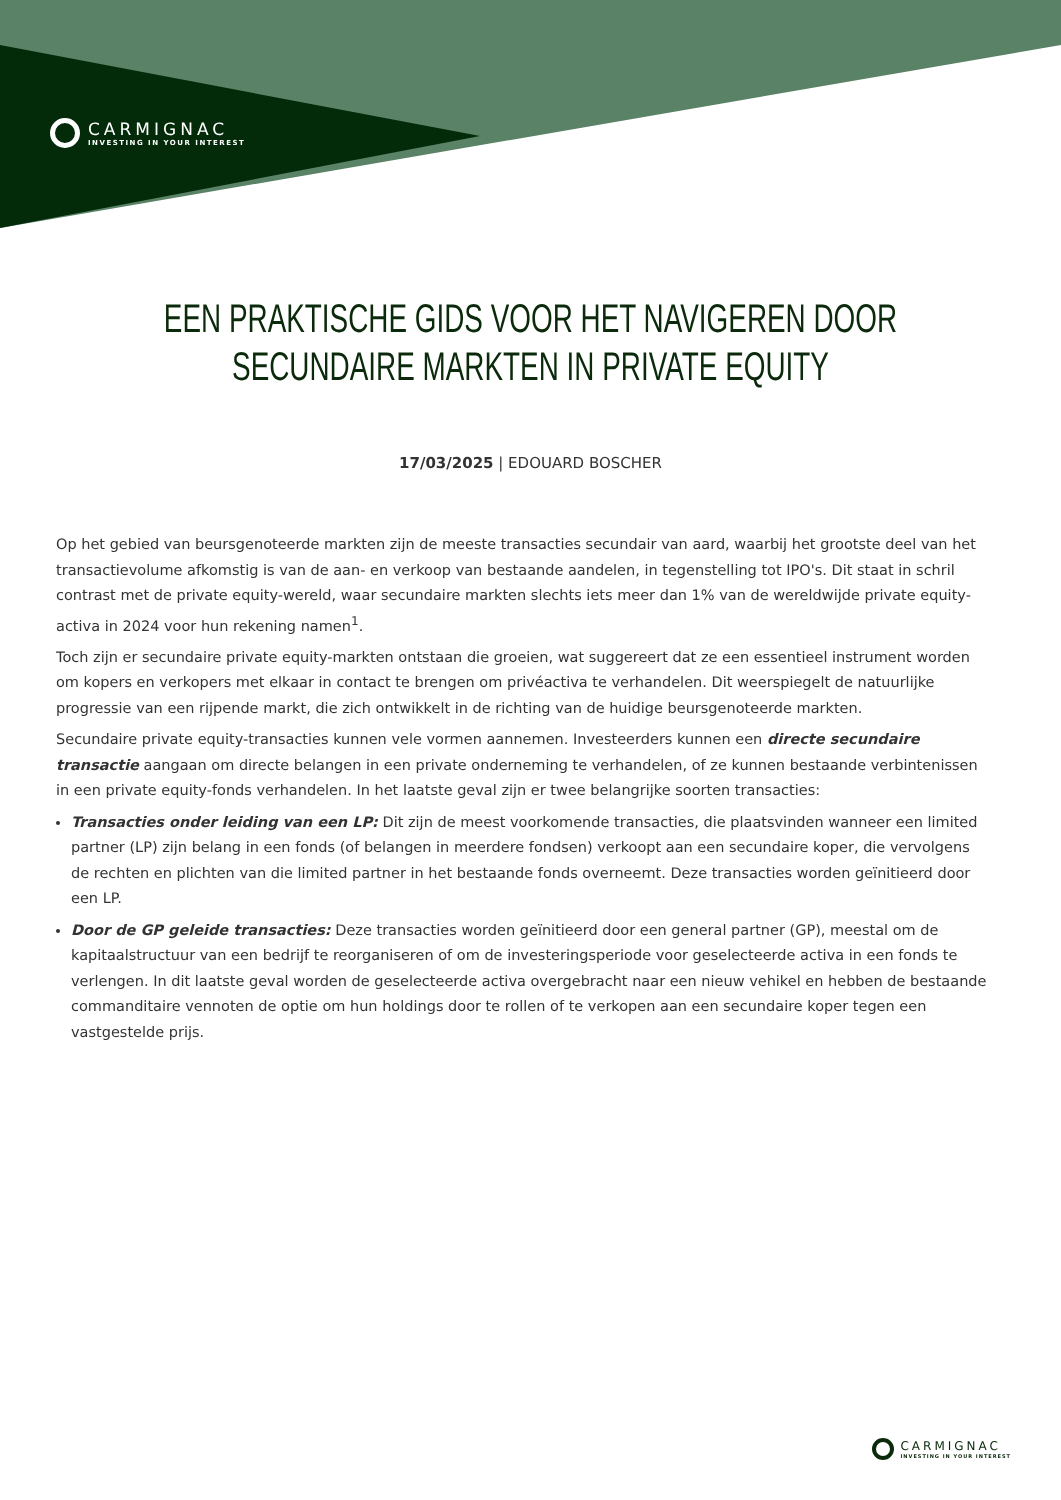CARMIGNAC
INVESTING IN YOUR INTEREST
EEN PRAKTISCHE GIDS VOOR HET NAVIGEREN DOOR
SECUNDAIRE MARKTEN IN PRIVATE EQUITY
17/03/2025 | EDOUARD BOSCHER
Op het gebied van beursgenoteerde markten zijn de meeste transacties secundair van aard, waarbij het grootste deel van het transactievolume afkomstig is van de aan- en verkoop van bestaande aandelen, in tegenstelling tot IPO's. Dit staat in schril contrast met de private equity-wereld, waar secundaire markten slechts iets meer dan 1% van de wereldwijde private equity-activa in 2024 voor hun rekening namen<sup>1</sup>.
Toch zijn er secundaire private equity-markten ontstaan die groeien, wat suggereert dat ze een essentieel instrument worden om kopers en verkopers met elkaar in contact te brengen om privéactiva te verhandelen. Dit weerspiegelt de natuurlijke progressie van een rijpende markt, die zich ontwikkelt in de richting van de huidige beursgenoteerde markten.
Secundaire private equity-transacties kunnen vele vormen aannemen. Investeerders kunnen een directe secundaire transactie aangaan om directe belangen in een private onderneming te verhandelen, of ze kunnen bestaande verbintenissen in een private equity-fonds verhandelen. In het laatste geval zijn er twee belangrijke soorten transacties:
Transacties onder leiding van een LP: Dit zijn de meest voorkomende transacties, die plaatsvinden wanneer een limited partner (LP) zijn belang in een fonds (of belangen in meerdere fondsen) verkoopt aan een secundaire koper, die vervolgens de rechten en plichten van die limited partner in het bestaande fonds overneemt. Deze transacties worden geïnitieerd door een LP.
Door de GP geleide transacties: Deze transacties worden geïnitieerd door een general partner (GP), meestal om de kapitaalstructuur van een bedrijf te reorganiseren of om de investeringsperiode voor geselecteerde activa in een fonds te verlengen. In dit laatste geval worden de geselecteerde activa overgebracht naar een nieuw vehikel en hebben de bestaande commanditaire vennoten de optie om hun holdings door te rollen of te verkopen aan een secundaire koper tegen een vastgestelde prijs.
CARMIGNAC
INVESTING IN YOUR INTEREST